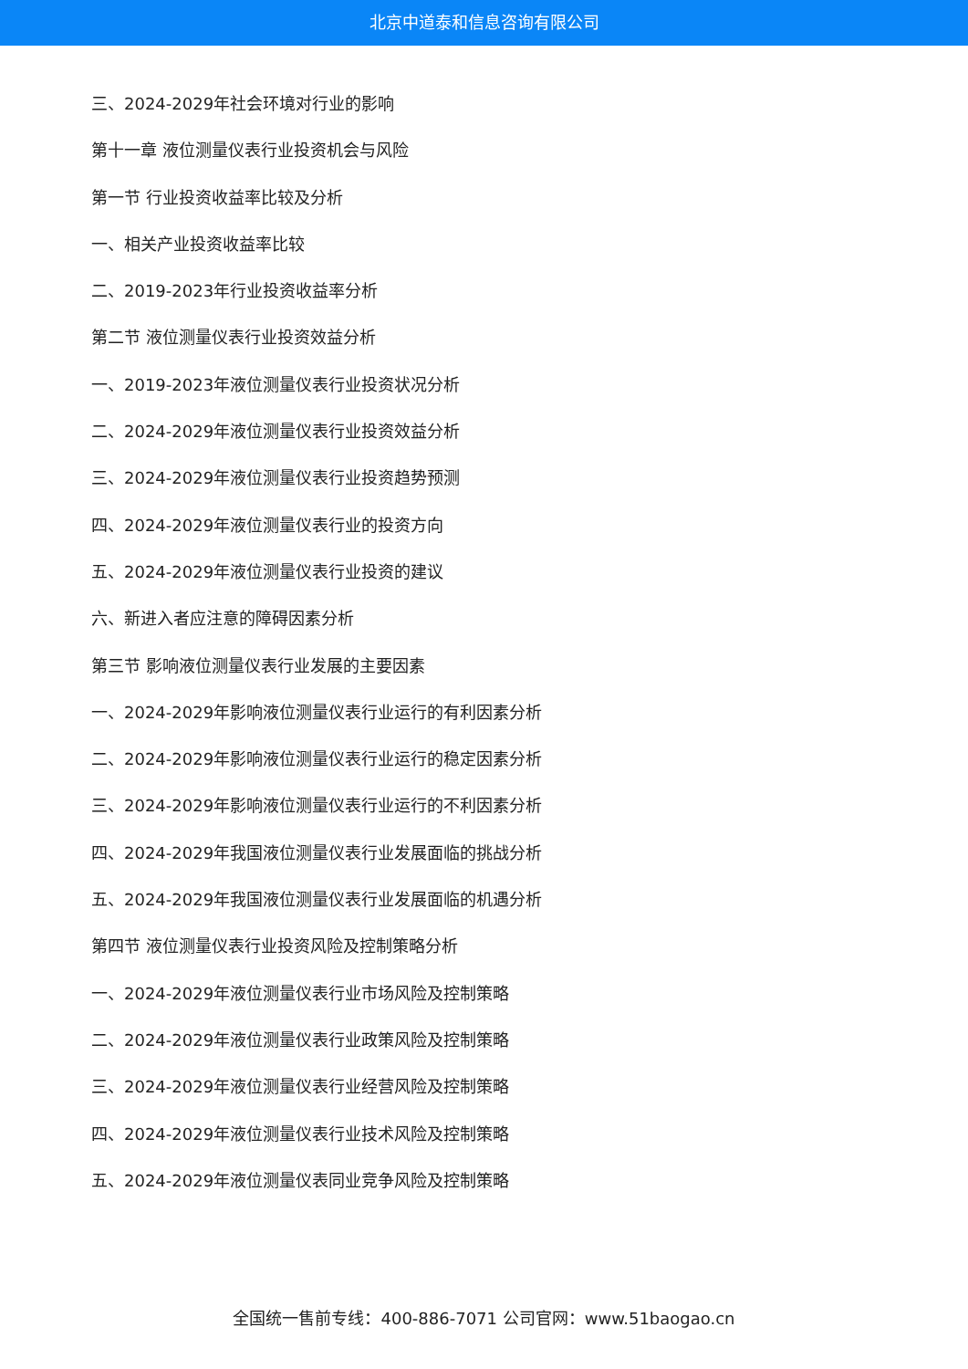北京中道泰和信息咨询有限公司
三、2024-2029年社会环境对行业的影响
第十一章 液位测量仪表行业投资机会与风险
第一节 行业投资收益率比较及分析
一、相关产业投资收益率比较
二、2019-2023年行业投资收益率分析
第二节 液位测量仪表行业投资效益分析
一、2019-2023年液位测量仪表行业投资状况分析
二、2024-2029年液位测量仪表行业投资效益分析
三、2024-2029年液位测量仪表行业投资趋势预测
四、2024-2029年液位测量仪表行业的投资方向
五、2024-2029年液位测量仪表行业投资的建议
六、新进入者应注意的障碍因素分析
第三节 影响液位测量仪表行业发展的主要因素
一、2024-2029年影响液位测量仪表行业运行的有利因素分析
二、2024-2029年影响液位测量仪表行业运行的稳定因素分析
三、2024-2029年影响液位测量仪表行业运行的不利因素分析
四、2024-2029年我国液位测量仪表行业发展面临的挑战分析
五、2024-2029年我国液位测量仪表行业发展面临的机遇分析
第四节 液位测量仪表行业投资风险及控制策略分析
一、2024-2029年液位测量仪表行业市场风险及控制策略
二、2024-2029年液位测量仪表行业政策风险及控制策略
三、2024-2029年液位测量仪表行业经营风险及控制策略
四、2024-2029年液位测量仪表行业技术风险及控制策略
五、2024-2029年液位测量仪表同业竞争风险及控制策略
全国统一售前专线：400-886-7071 公司官网：www.51baogao.cn